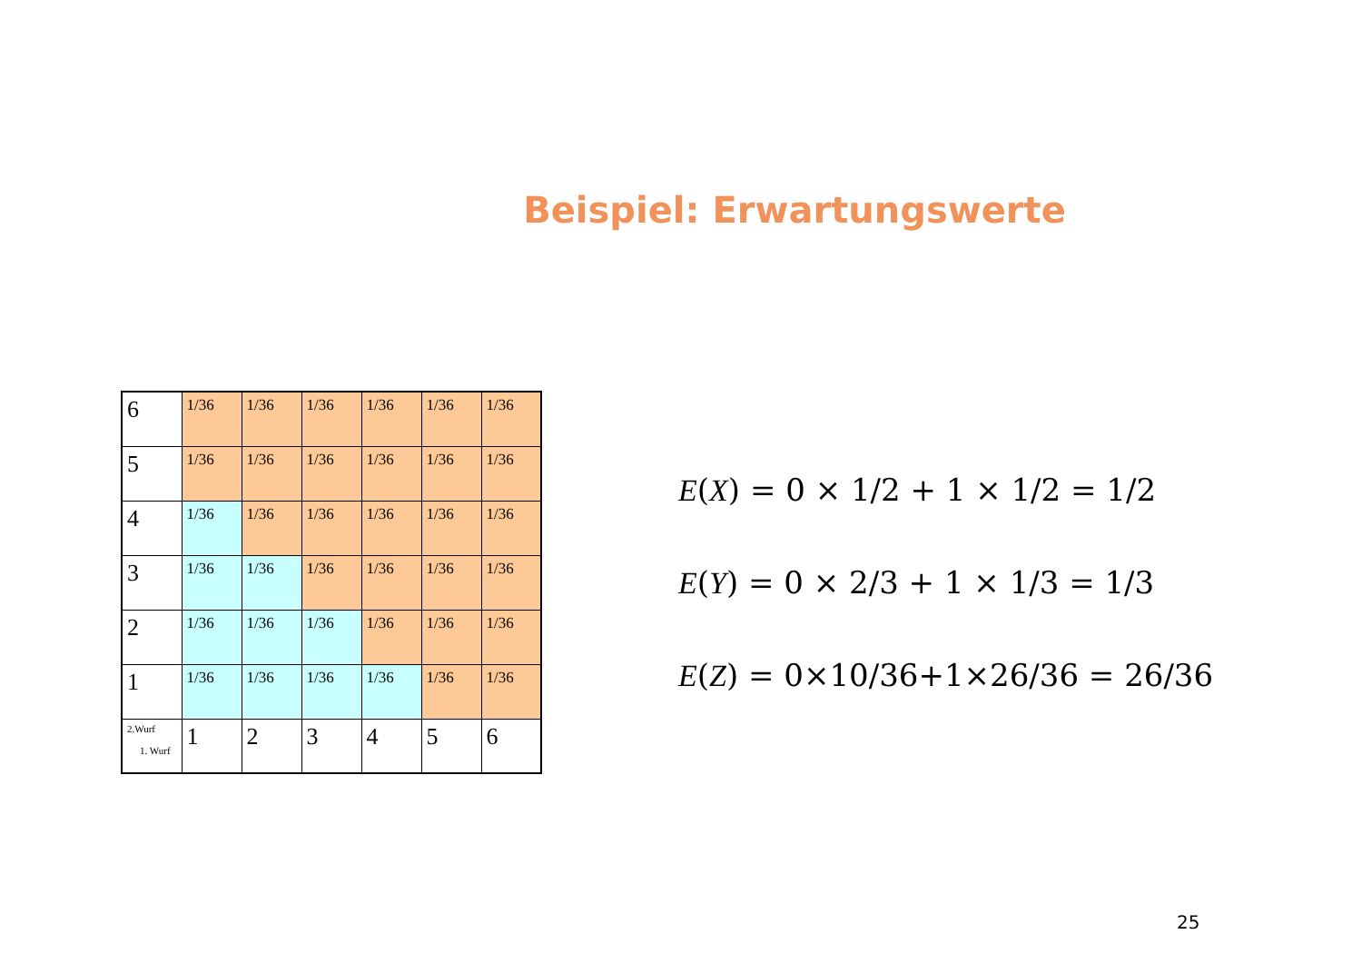Beispiel: Erwartungswerte
| 6 | 1/36 | 1/36 | 1/36 | 1/36 | 1/36 | 1/36 |
| 5 | 1/36 | 1/36 | 1/36 | 1/36 | 1/36 | 1/36 |
| 4 | 1/36 | 1/36 | 1/36 | 1/36 | 1/36 | 1/36 |
| 3 | 1/36 | 1/36 | 1/36 | 1/36 | 1/36 | 1/36 |
| 2 | 1/36 | 1/36 | 1/36 | 1/36 | 1/36 | 1/36 |
| 1 | 1/36 | 1/36 | 1/36 | 1/36 | 1/36 | 1/36 |
| 2.Wurf 1. Wurf | 1 | 2 | 3 | 4 | 5 | 6 |
E(X) = 0 × 1/2 + 1 × 1/2 = 1/2
E(Y) = 0 × 2/3 + 1 × 1/3 = 1/3
E(Z) = 0×10/36+1×26/36 = 26/36
25